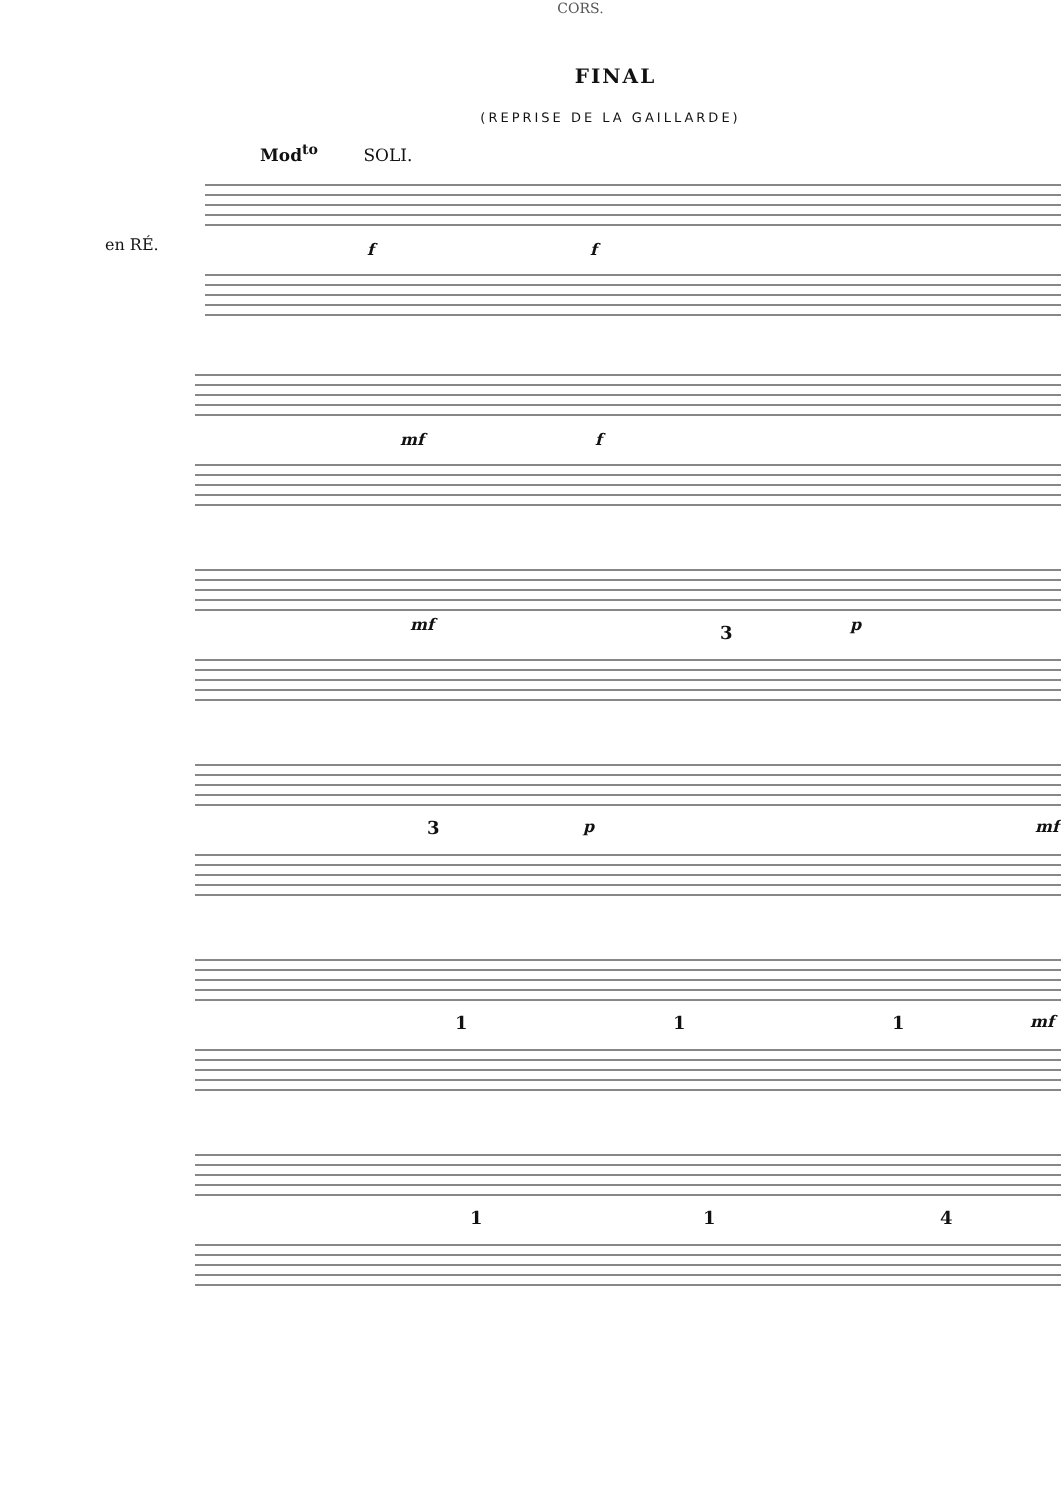CORS.
FINAL
(REPRISE DE LA GAILLARDE)
Mod<sup>to</sup> SOLI.
en RÉ. f f
mf f
mf 3 p
3 p mf
1 1 1 mf
1 1 4